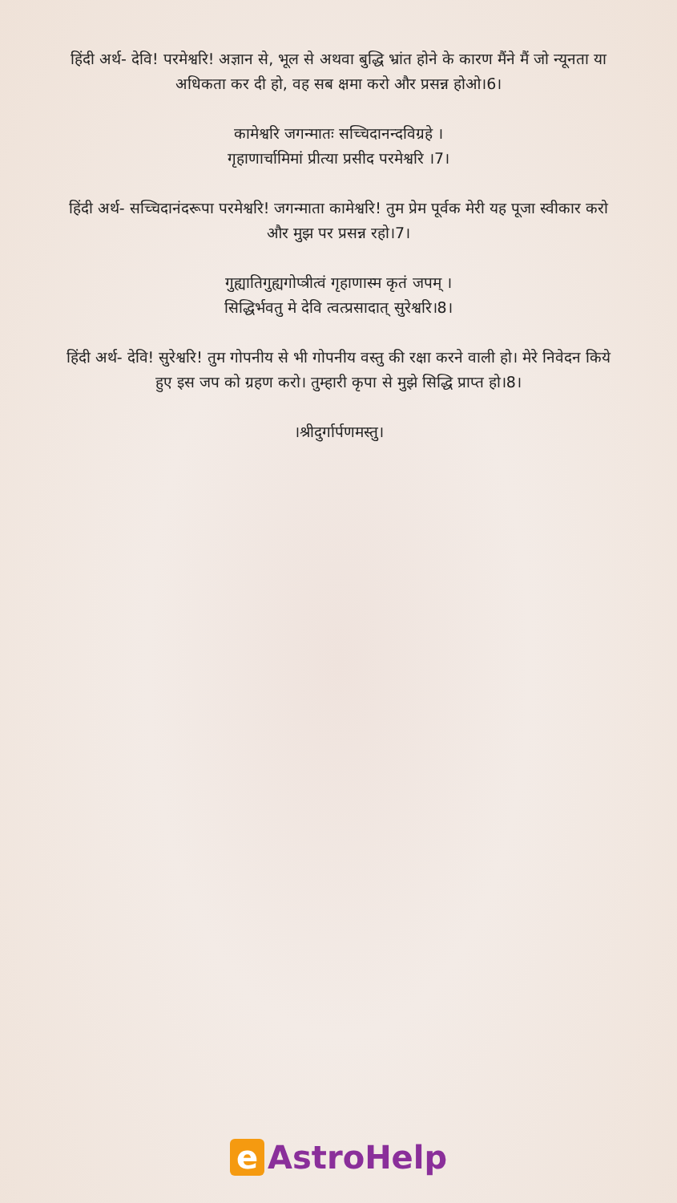हिंदी अर्थ- देवि! परमेश्वरि! अज्ञान से, भूल से अथवा बुद्धि भ्रांत होने के कारण मैंने मैं जो न्यूनता या
अधिकता कर दी हो, वह सब क्षमा करो और प्रसन्न होओ।6।
कामेश्वरि जगन्मातः सच्चिदानन्दविग्रहे ।
गृहाणार्चामिमां प्रीत्या प्रसीद परमेश्वरि ।7।
हिंदी अर्थ- सच्चिदानंदरूपा परमेश्वरि! जगन्माता कामेश्वरि! तुम प्रेम पूर्वक मेरी यह पूजा स्वीकार करो
और मुझ पर प्रसन्न रहो।7।
गुह्यातिगुह्यगोप्त्रीत्वं गृहाणास्म कृतं जपम् ।
सिद्धिर्भवतु मे देवि त्वत्प्रसादात् सुरेश्वरि।8।
हिंदी अर्थ- देवि! सुरेश्वरि! तुम गोपनीय से भी गोपनीय वस्तु की रक्षा करने वाली हो। मेरे निवेदन किये
हुए इस जप को ग्रहण करो। तुम्हारी कृपा से मुझे सिद्धि प्राप्त हो।8।
।श्रीदुर्गार्पणमस्तु।
e AstroHelp